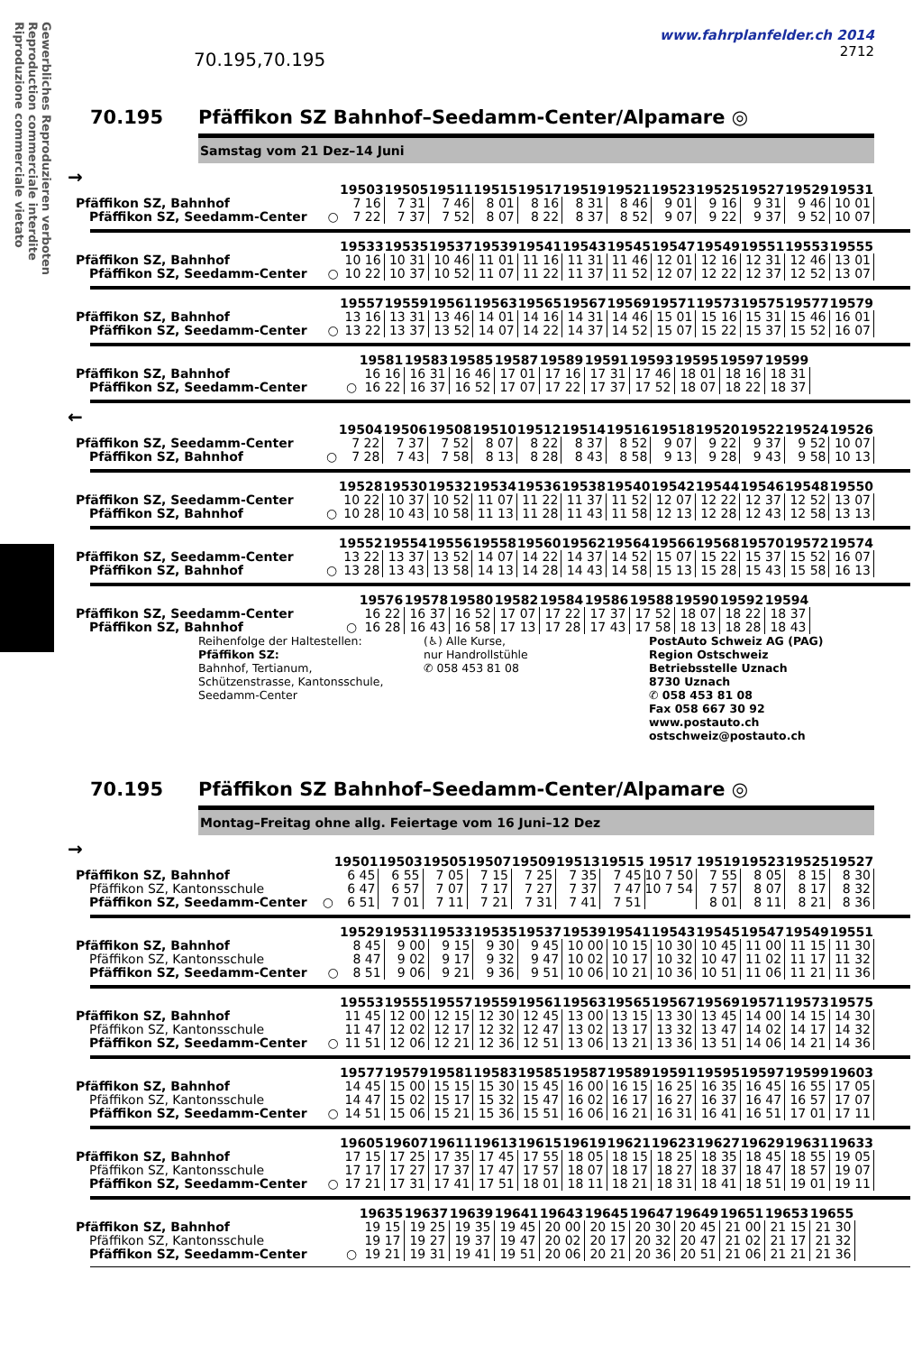Gewerbliches Reproduzieren verboten
Reproduction commerciale interdite
Riproduzione commerciale vietato
70.195,70.195
www.fahrplanfelder.ch 2014
2712
70.195 Pfäffikon SZ Bahnhof–Seedamm-Center/Alpamare ◎
Samstag vom 21 Dez–14 Juni
→
| | | 19503 | 19505 | 19511 | 19515 | 19517 | 19519 | 19521 | 19523 | 19525 | 19527 | 19529 | 19531 |
| Pfäffikon SZ, Bahnhof | | 7 16 | 7 31 | 7 46 | 8 01 | 8 16 | 8 31 | 8 46 | 9 01 | 9 16 | 9 31 | 9 46 | 10 01 |
| Pfäffikon SZ, Seedamm-Center | ○ | 7 22 | 7 37 | 7 52 | 8 07 | 8 22 | 8 37 | 8 52 | 9 07 | 9 22 | 9 37 | 9 52 | 10 07 |
| | | 19533 | 19535 | 19537 | 19539 | 19541 | 19543 | 19545 | 19547 | 19549 | 19551 | 19553 | 19555 |
| Pfäffikon SZ, Bahnhof | | 10 16 | 10 31 | 10 46 | 11 01 | 11 16 | 11 31 | 11 46 | 12 01 | 12 16 | 12 31 | 12 46 | 13 01 |
| Pfäffikon SZ, Seedamm-Center | ○ | 10 22 | 10 37 | 10 52 | 11 07 | 11 22 | 11 37 | 11 52 | 12 07 | 12 22 | 12 37 | 12 52 | 13 07 |
| | | 19557 | 19559 | 19561 | 19563 | 19565 | 19567 | 19569 | 19571 | 19573 | 19575 | 19577 | 19579 |
| Pfäffikon SZ, Bahnhof | | 13 16 | 13 31 | 13 46 | 14 01 | 14 16 | 14 31 | 14 46 | 15 01 | 15 16 | 15 31 | 15 46 | 16 01 |
| Pfäffikon SZ, Seedamm-Center | ○ | 13 22 | 13 37 | 13 52 | 14 07 | 14 22 | 14 37 | 14 52 | 15 07 | 15 22 | 15 37 | 15 52 | 16 07 |
| | | 19581 | 19583 | 19585 | 19587 | 19589 | 19591 | 19593 | 19595 | 19597 | 19599 |
| Pfäffikon SZ, Bahnhof | | 16 16 | 16 31 | 16 46 | 17 01 | 17 16 | 17 31 | 17 46 | 18 01 | 18 16 | 18 31 |
| Pfäffikon SZ, Seedamm-Center | ○ | 16 22 | 16 37 | 16 52 | 17 07 | 17 22 | 17 37 | 17 52 | 18 07 | 18 22 | 18 37 |
←
| | | 19504 | 19506 | 19508 | 19510 | 19512 | 19514 | 19516 | 19518 | 19520 | 19522 | 19524 | 19526 |
| Pfäffikon SZ, Seedamm-Center | | 7 22 | 7 37 | 7 52 | 8 07 | 8 22 | 8 37 | 8 52 | 9 07 | 9 22 | 9 37 | 9 52 | 10 07 |
| Pfäffikon SZ, Bahnhof | ○ | 7 28 | 7 43 | 7 58 | 8 13 | 8 28 | 8 43 | 8 58 | 9 13 | 9 28 | 9 43 | 9 58 | 10 13 |
| | | 19528 | 19530 | 19532 | 19534 | 19536 | 19538 | 19540 | 19542 | 19544 | 19546 | 19548 | 19550 |
| Pfäffikon SZ, Seedamm-Center | | 10 22 | 10 37 | 10 52 | 11 07 | 11 22 | 11 37 | 11 52 | 12 07 | 12 22 | 12 37 | 12 52 | 13 07 |
| Pfäffikon SZ, Bahnhof | ○ | 10 28 | 10 43 | 10 58 | 11 13 | 11 28 | 11 43 | 11 58 | 12 13 | 12 28 | 12 43 | 12 58 | 13 13 |
| | | 19552 | 19554 | 19556 | 19558 | 19560 | 19562 | 19564 | 19566 | 19568 | 19570 | 19572 | 19574 |
| Pfäffikon SZ, Seedamm-Center | | 13 22 | 13 37 | 13 52 | 14 07 | 14 22 | 14 37 | 14 52 | 15 07 | 15 22 | 15 37 | 15 52 | 16 07 |
| Pfäffikon SZ, Bahnhof | ○ | 13 28 | 13 43 | 13 58 | 14 13 | 14 28 | 14 43 | 14 58 | 15 13 | 15 28 | 15 43 | 15 58 | 16 13 |
| | | 19576 | 19578 | 19580 | 19582 | 19584 | 19586 | 19588 | 19590 | 19592 | 19594 |
| Pfäffikon SZ, Seedamm-Center | | 16 22 | 16 37 | 16 52 | 17 07 | 17 22 | 17 37 | 17 52 | 18 07 | 18 22 | 18 37 |
| Pfäffikon SZ, Bahnhof | ○ | 16 28 | 16 43 | 16 58 | 17 13 | 17 28 | 17 43 | 17 58 | 18 13 | 18 28 | 18 43 |
Reihenfolge der Haltestellen:
Pfäffikon SZ:
Bahnhof, Tertianum,
Schützenstrasse, Kantonsschule,
Seedamm-Center
(♿) Alle Kurse,
nur Handrollstühle
✆ 058 453 81 08
PostAuto Schweiz AG (PAG)
Region Ostschweiz
Betriebsstelle Uznach
8730 Uznach
✆ 058 453 81 08
Fax 058 667 30 92
www.postauto.ch
ostschweiz@postauto.ch
70.195 Pfäffikon SZ Bahnhof–Seedamm-Center/Alpamare ◎
Montag–Freitag ohne allg. Feiertage vom 16 Juni–12 Dez
→
| | | 19501 | 19503 | 19505 | 19507 | 19509 | 19513 | 19515 | 19517 | 19519 | 19523 | 19525 | 19527 |
| Pfäffikon SZ, Bahnhof | | 6 45 | 6 55 | 7 05 | 7 15 | 7 25 | 7 35 | 7 45 | 10 7 50 | 7 55 | 8 05 | 8 15 | 8 30 |
| Pfäffikon SZ, Kantonsschule | | 6 47 | 6 57 | 7 07 | 7 17 | 7 27 | 7 37 | 7 47 | 10 7 54 | 7 57 | 8 07 | 8 17 | 8 32 |
| Pfäffikon SZ, Seedamm-Center | ○ | 6 51 | 7 01 | 7 11 | 7 21 | 7 31 | 7 41 | 7 51 | | 8 01 | 8 11 | 8 21 | 8 36 |
| | | 19529 | 19531 | 19533 | 19535 | 19537 | 19539 | 19541 | 19543 | 19545 | 19547 | 19549 | 19551 |
| Pfäffikon SZ, Bahnhof | | 8 45 | 9 00 | 9 15 | 9 30 | 9 45 | 10 00 | 10 15 | 10 30 | 10 45 | 11 00 | 11 15 | 11 30 |
| Pfäffikon SZ, Kantonsschule | | 8 47 | 9 02 | 9 17 | 9 32 | 9 47 | 10 02 | 10 17 | 10 32 | 10 47 | 11 02 | 11 17 | 11 32 |
| Pfäffikon SZ, Seedamm-Center | ○ | 8 51 | 9 06 | 9 21 | 9 36 | 9 51 | 10 06 | 10 21 | 10 36 | 10 51 | 11 06 | 11 21 | 11 36 |
| | | 19553 | 19555 | 19557 | 19559 | 19561 | 19563 | 19565 | 19567 | 19569 | 19571 | 19573 | 19575 |
| Pfäffikon SZ, Bahnhof | | 11 45 | 12 00 | 12 15 | 12 30 | 12 45 | 13 00 | 13 15 | 13 30 | 13 45 | 14 00 | 14 15 | 14 30 |
| Pfäffikon SZ, Kantonsschule | | 11 47 | 12 02 | 12 17 | 12 32 | 12 47 | 13 02 | 13 17 | 13 32 | 13 47 | 14 02 | 14 17 | 14 32 |
| Pfäffikon SZ, Seedamm-Center | ○ | 11 51 | 12 06 | 12 21 | 12 36 | 12 51 | 13 06 | 13 21 | 13 36 | 13 51 | 14 06 | 14 21 | 14 36 |
| | | 19577 | 19579 | 19581 | 19583 | 19585 | 19587 | 19589 | 19591 | 19595 | 19597 | 19599 | 19603 |
| Pfäffikon SZ, Bahnhof | | 14 45 | 15 00 | 15 15 | 15 30 | 15 45 | 16 00 | 16 15 | 16 25 | 16 35 | 16 45 | 16 55 | 17 05 |
| Pfäffikon SZ, Kantonsschule | | 14 47 | 15 02 | 15 17 | 15 32 | 15 47 | 16 02 | 16 17 | 16 27 | 16 37 | 16 47 | 16 57 | 17 07 |
| Pfäffikon SZ, Seedamm-Center | ○ | 14 51 | 15 06 | 15 21 | 15 36 | 15 51 | 16 06 | 16 21 | 16 31 | 16 41 | 16 51 | 17 01 | 17 11 |
| | | 19605 | 19607 | 19611 | 19613 | 19615 | 19619 | 19621 | 19623 | 19627 | 19629 | 19631 | 19633 |
| Pfäffikon SZ, Bahnhof | | 17 15 | 17 25 | 17 35 | 17 45 | 17 55 | 18 05 | 18 15 | 18 25 | 18 35 | 18 45 | 18 55 | 19 05 |
| Pfäffikon SZ, Kantonsschule | | 17 17 | 17 27 | 17 37 | 17 47 | 17 57 | 18 07 | 18 17 | 18 27 | 18 37 | 18 47 | 18 57 | 19 07 |
| Pfäffikon SZ, Seedamm-Center | ○ | 17 21 | 17 31 | 17 41 | 17 51 | 18 01 | 18 11 | 18 21 | 18 31 | 18 41 | 18 51 | 19 01 | 19 11 |
| | | 19635 | 19637 | 19639 | 19641 | 19643 | 19645 | 19647 | 19649 | 19651 | 19653 | 19655 |
| Pfäffikon SZ, Bahnhof | | 19 15 | 19 25 | 19 35 | 19 45 | 20 00 | 20 15 | 20 30 | 20 45 | 21 00 | 21 15 | 21 30 |
| Pfäffikon SZ, Kantonsschule | | 19 17 | 19 27 | 19 37 | 19 47 | 20 02 | 20 17 | 20 32 | 20 47 | 21 02 | 21 17 | 21 32 |
| Pfäffikon SZ, Seedamm-Center | ○ | 19 21 | 19 31 | 19 41 | 19 51 | 20 06 | 20 21 | 20 36 | 20 51 | 21 06 | 21 21 | 21 36 |